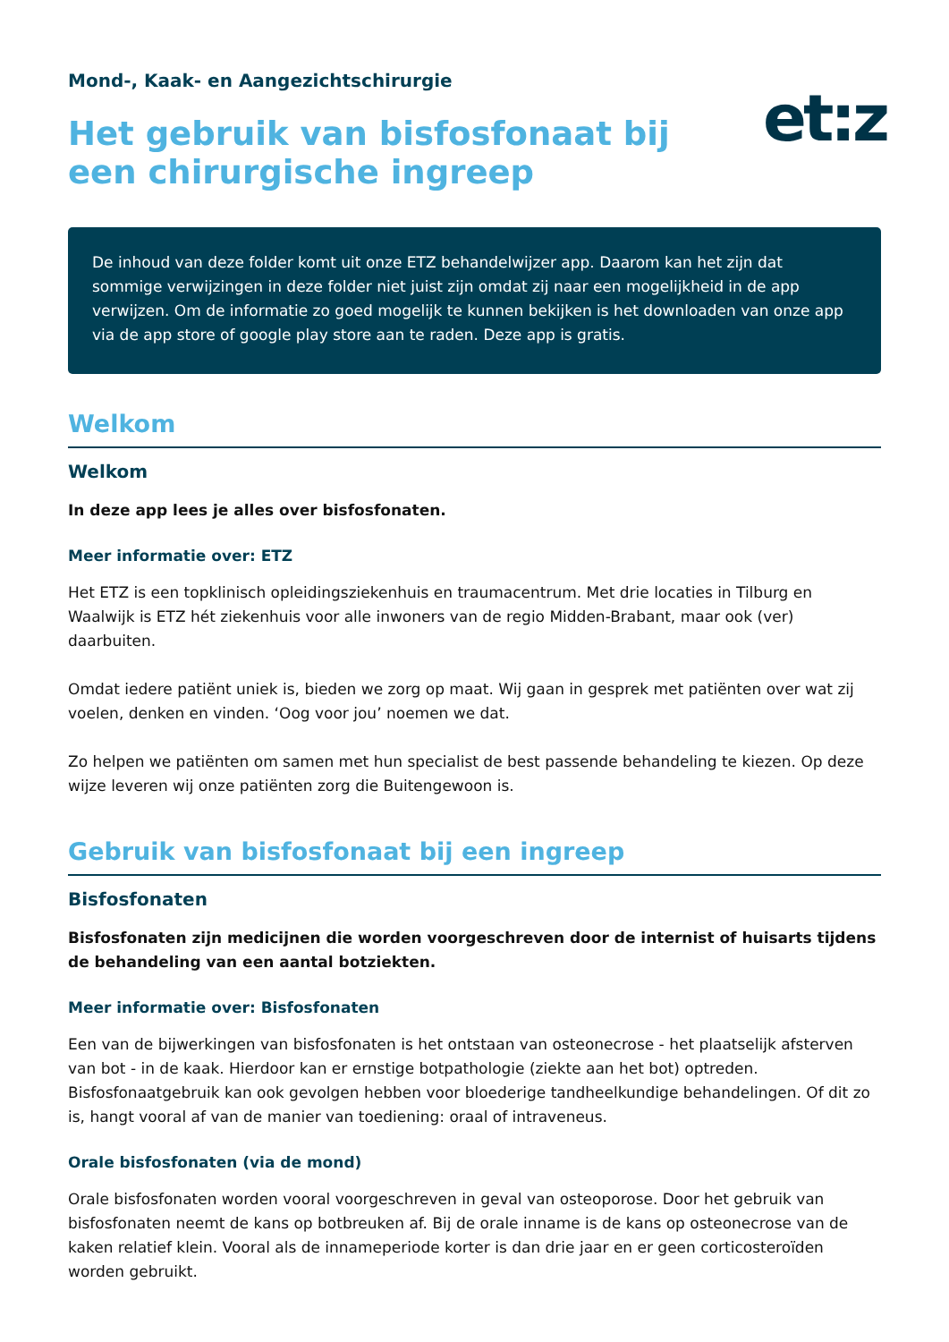Mond-, Kaak- en Aangezichtschirurgie
et:z
Het gebruik van bisfosfonaat bij een chirurgische ingreep
De inhoud van deze folder komt uit onze ETZ behandelwijzer app. Daarom kan het zijn dat sommige verwijzingen in deze folder niet juist zijn omdat zij naar een mogelijkheid in de app verwijzen. Om de informatie zo goed mogelijk te kunnen bekijken is het downloaden van onze app via de app store of google play store aan te raden. Deze app is gratis.
Welkom
Welkom
In deze app lees je alles over bisfosfonaten.
Meer informatie over: ETZ
Het ETZ is een topklinisch opleidingsziekenhuis en traumacentrum. Met drie locaties in Tilburg en Waalwijk is ETZ hét ziekenhuis voor alle inwoners van de regio Midden-Brabant, maar ook (ver) daarbuiten.
Omdat iedere patiënt uniek is, bieden we zorg op maat. Wij gaan in gesprek met patiënten over wat zij voelen, denken en vinden. ‘Oog voor jou’ noemen we dat.
Zo helpen we patiënten om samen met hun specialist de best passende behandeling te kiezen. Op deze wijze leveren wij onze patiënten zorg die Buitengewoon is.
Gebruik van bisfosfonaat bij een ingreep
Bisfosfonaten
Bisfosfonaten zijn medicijnen die worden voorgeschreven door de internist of huisarts tijdens de behandeling van een aantal botziekten.
Meer informatie over: Bisfosfonaten
Een van de bijwerkingen van bisfosfonaten is het ontstaan van osteonecrose - het plaatselijk afsterven van bot - in de kaak. Hierdoor kan er ernstige botpathologie (ziekte aan het bot) optreden. Bisfosfonaatgebruik kan ook gevolgen hebben voor bloederige tandheelkundige behandelingen. Of dit zo is, hangt vooral af van de manier van toediening: oraal of intraveneus.
Orale bisfosfonaten (via de mond)
Orale bisfosfonaten worden vooral voorgeschreven in geval van osteoporose. Door het gebruik van bisfosfonaten neemt de kans op botbreuken af. Bij de orale inname is de kans op osteonecrose van de kaken relatief klein. Vooral als de innameperiode korter is dan drie jaar en er geen corticosteroïden worden gebruikt.